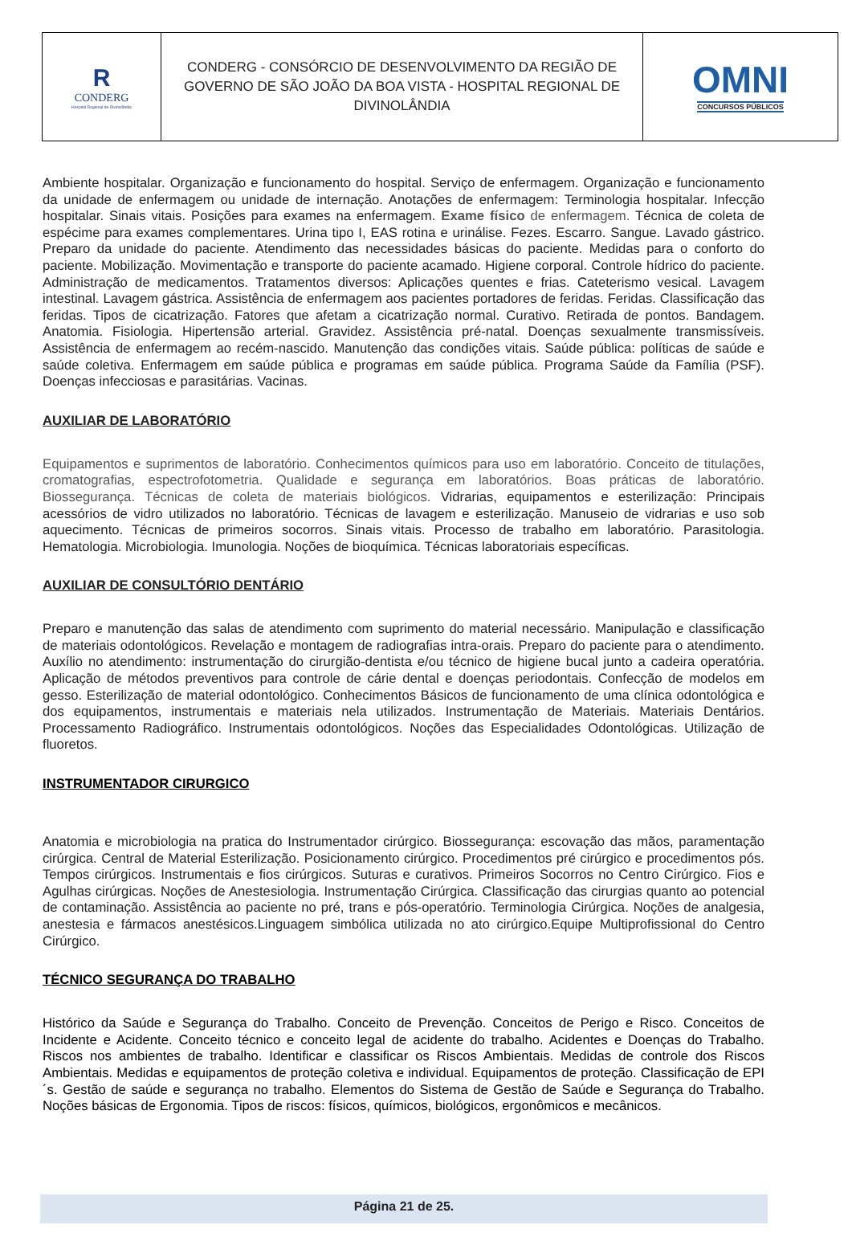| R CONDERG Hospital Regional de Divinolândia | CONDERG - CONSÓRCIO DE DESENVOLVIMENTO DA REGIÃO DE GOVERNO DE SÃO JOÃO DA BOA VISTA - HOSPITAL REGIONAL DE DIVINOLÂNDIA | OMNI CONCURSOS PÚBLICOS |
Ambiente hospitalar. Organização e funcionamento do hospital. Serviço de enfermagem. Organização e funcionamento da unidade de enfermagem ou unidade de internação. Anotações de enfermagem: Terminologia hospitalar. Infecção hospitalar. Sinais vitais. Posições para exames na enfermagem. Exame físico de enfermagem. Técnica de coleta de espécime para exames complementares. Urina tipo I, EAS rotina e urinálise. Fezes. Escarro. Sangue. Lavado gástrico. Preparo da unidade do paciente. Atendimento das necessidades básicas do paciente. Medidas para o conforto do paciente. Mobilização. Movimentação e transporte do paciente acamado. Higiene corporal. Controle hídrico do paciente. Administração de medicamentos. Tratamentos diversos: Aplicações quentes e frias. Cateterismo vesical. Lavagem intestinal. Lavagem gástrica. Assistência de enfermagem aos pacientes portadores de feridas. Feridas. Classificação das feridas. Tipos de cicatrização. Fatores que afetam a cicatrização normal. Curativo. Retirada de pontos. Bandagem. Anatomia. Fisiologia. Hipertensão arterial. Gravidez. Assistência pré-natal. Doenças sexualmente transmissíveis. Assistência de enfermagem ao recém-nascido. Manutenção das condições vitais. Saúde pública: políticas de saúde e saúde coletiva. Enfermagem em saúde pública e programas em saúde pública. Programa Saúde da Família (PSF). Doenças infecciosas e parasitárias. Vacinas.
AUXILIAR DE LABORATÓRIO
Equipamentos e suprimentos de laboratório. Conhecimentos químicos para uso em laboratório. Conceito de titulações, cromatografias, espectrofotometria. Qualidade e segurança em laboratórios. Boas práticas de laboratório. Biossegurança. Técnicas de coleta de materiais biológicos. Vidrarias, equipamentos e esterilização: Principais acessórios de vidro utilizados no laboratório. Técnicas de lavagem e esterilização. Manuseio de vidrarias e uso sob aquecimento. Técnicas de primeiros socorros. Sinais vitais. Processo de trabalho em laboratório. Parasitologia. Hematologia. Microbiologia. Imunologia. Noções de bioquímica. Técnicas laboratoriais específicas.
AUXILIAR DE CONSULTÓRIO DENTÁRIO
Preparo e manutenção das salas de atendimento com suprimento do material necessário. Manipulação e classificação de materiais odontológicos. Revelação e montagem de radiografias intra-orais. Preparo do paciente para o atendimento. Auxílio no atendimento: instrumentação do cirurgião-dentista e/ou técnico de higiene bucal junto a cadeira operatória. Aplicação de métodos preventivos para controle de cárie dental e doenças periodontais. Confecção de modelos em gesso. Esterilização de material odontológico. Conhecimentos Básicos de funcionamento de uma clínica odontológica e dos equipamentos, instrumentais e materiais nela utilizados. Instrumentação de Materiais. Materiais Dentários. Processamento Radiográfico. Instrumentais odontológicos. Noções das Especialidades Odontológicas. Utilização de fluoretos.
INSTRUMENTADOR CIRURGICO
Anatomia e microbiologia na pratica do Instrumentador cirúrgico. Biossegurança: escovação das mãos, paramentação cirúrgica. Central de Material Esterilização. Posicionamento cirúrgico. Procedimentos pré cirúrgico e procedimentos pós. Tempos cirúrgicos. Instrumentais e fios cirúrgicos. Suturas e curativos. Primeiros Socorros no Centro Cirúrgico. Fios e Agulhas cirúrgicas. Noções de Anestesiologia. Instrumentação Cirúrgica. Classificação das cirurgias quanto ao potencial de contaminação. Assistência ao paciente no pré, trans e pós-operatório. Terminologia Cirúrgica. Noções de analgesia, anestesia e fármacos anestésicos.Linguagem simbólica utilizada no ato cirúrgico.Equipe Multiprofissional do Centro Cirúrgico.
TÉCNICO SEGURANÇA DO TRABALHO
Histórico da Saúde e Segurança do Trabalho. Conceito de Prevenção. Conceitos de Perigo e Risco. Conceitos de Incidente e Acidente. Conceito técnico e conceito legal de acidente do trabalho. Acidentes e Doenças do Trabalho. Riscos nos ambientes de trabalho. Identificar e classificar os Riscos Ambientais. Medidas de controle dos Riscos Ambientais. Medidas e equipamentos de proteção coletiva e individual. Equipamentos de proteção. Classificação de EPI´s. Gestão de saúde e segurança no trabalho. Elementos do Sistema de Gestão de Saúde e Segurança do Trabalho. Noções básicas de Ergonomia. Tipos de riscos: físicos, químicos, biológicos, ergonômicos e mecânicos.
Página 21 de 25.